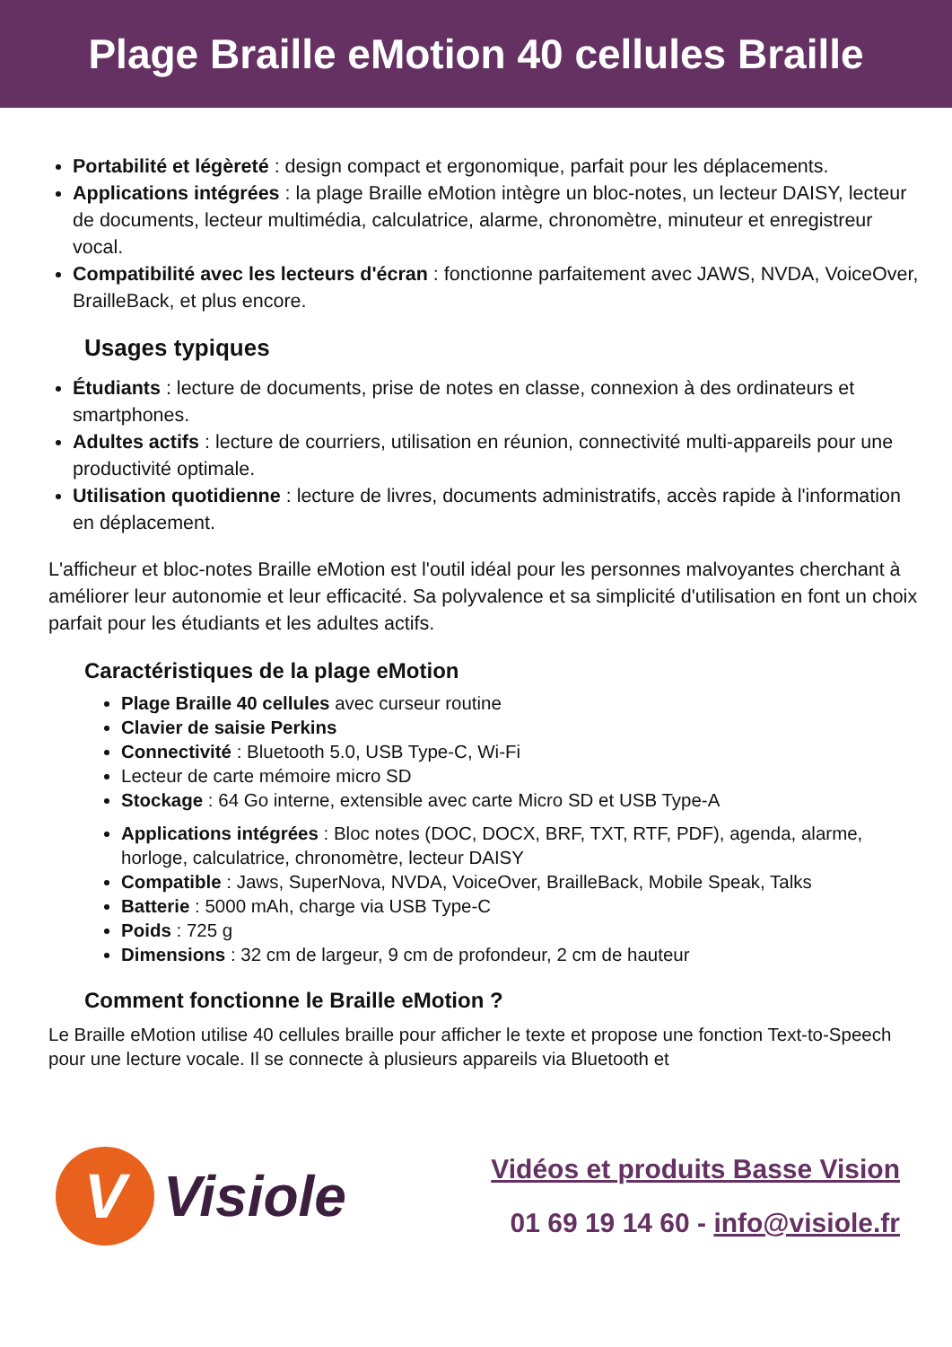Plage Braille eMotion 40 cellules Braille
Portabilité et légèreté : design compact et ergonomique, parfait pour les déplacements.
Applications intégrées : la plage Braille eMotion intègre un bloc-notes, un lecteur DAISY, lecteur de documents, lecteur multimédia, calculatrice, alarme, chronomètre, minuteur et enregistreur vocal.
Compatibilité avec les lecteurs d'écran : fonctionne parfaitement avec JAWS, NVDA, VoiceOver, BrailleBack, et plus encore.
Usages typiques
Étudiants : lecture de documents, prise de notes en classe, connexion à des ordinateurs et smartphones.
Adultes actifs : lecture de courriers, utilisation en réunion, connectivité multi-appareils pour une productivité optimale.
Utilisation quotidienne : lecture de livres, documents administratifs, accès rapide à l'information en déplacement.
L'afficheur et bloc-notes Braille eMotion est l'outil idéal pour les personnes malvoyantes cherchant à améliorer leur autonomie et leur efficacité. Sa polyvalence et sa simplicité d'utilisation en font un choix parfait pour les étudiants et les adultes actifs.
Caractéristiques de la plage eMotion
Plage Braille 40 cellules avec curseur routine
Clavier de saisie Perkins
Connectivité : Bluetooth 5.0, USB Type-C, Wi-Fi
Lecteur de carte mémoire micro SD
Stockage : 64 Go interne, extensible avec carte Micro SD et USB Type-A
Applications intégrées : Bloc notes (DOC, DOCX, BRF, TXT, RTF, PDF), agenda, alarme, horloge, calculatrice, chronomètre, lecteur DAISY
Compatible : Jaws, SuperNova, NVDA, VoiceOver, BrailleBack, Mobile Speak, Talks
Batterie : 5000 mAh, charge via USB Type-C
Poids : 725 g
Dimensions : 32 cm de largeur, 9 cm de profondeur, 2 cm de hauteur
Comment fonctionne le Braille eMotion ?
Le Braille eMotion utilise 40 cellules braille pour afficher le texte et propose une fonction Text-to-Speech pour une lecture vocale. Il se connecte à plusieurs appareils via Bluetooth et
V
Visiole
Vidéos et produits Basse Vision
01 69 19 14 60 - info@visiole.fr